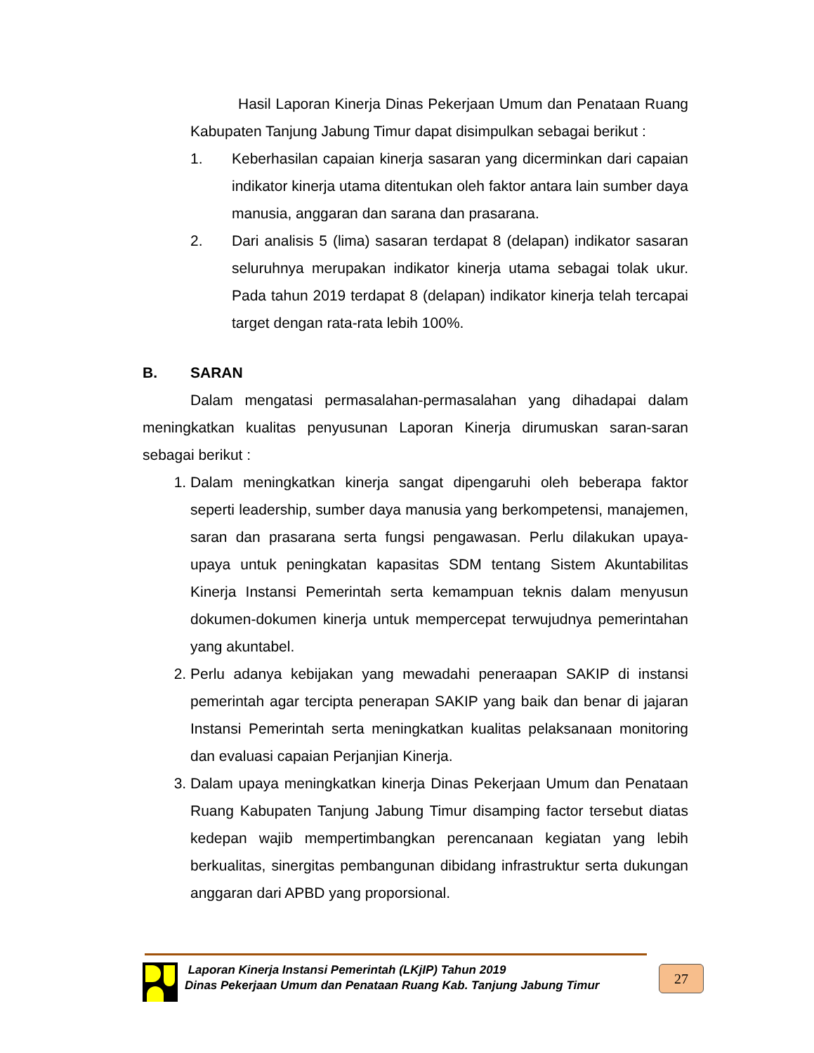Hasil Laporan Kinerja Dinas Pekerjaan Umum dan Penataan Ruang Kabupaten Tanjung Jabung Timur dapat disimpulkan sebagai berikut :
1. Keberhasilan capaian kinerja sasaran yang dicerminkan dari capaian indikator kinerja utama ditentukan oleh faktor antara lain sumber daya manusia, anggaran dan sarana dan prasarana.
2. Dari analisis 5 (lima) sasaran terdapat 8 (delapan) indikator sasaran seluruhnya merupakan indikator kinerja utama sebagai tolak ukur. Pada tahun 2019 terdapat 8 (delapan) indikator kinerja telah tercapai target dengan rata-rata lebih 100%.
B. SARAN
Dalam mengatasi permasalahan-permasalahan yang dihadapai dalam meningkatkan kualitas penyusunan Laporan Kinerja dirumuskan saran-saran sebagai berikut :
1. Dalam meningkatkan kinerja sangat dipengaruhi oleh beberapa faktor seperti leadership, sumber daya manusia yang berkompetensi, manajemen, saran dan prasarana serta fungsi pengawasan. Perlu dilakukan upaya-upaya untuk peningkatan kapasitas SDM tentang Sistem Akuntabilitas Kinerja Instansi Pemerintah serta kemampuan teknis dalam menyusun dokumen-dokumen kinerja untuk mempercepat terwujudnya pemerintahan yang akuntabel.
2. Perlu adanya kebijakan yang mewadahi peneraapan SAKIP di instansi pemerintah agar tercipta penerapan SAKIP yang baik dan benar di jajaran Instansi Pemerintah serta meningkatkan kualitas pelaksanaan monitoring dan evaluasi capaian Perjanjian Kinerja.
3. Dalam upaya meningkatkan kinerja Dinas Pekerjaan Umum dan Penataan Ruang Kabupaten Tanjung Jabung Timur disamping factor tersebut diatas kedepan wajib mempertimbangkan perencanaan kegiatan yang lebih berkualitas, sinergitas pembangunan dibidang infrastruktur serta dukungan anggaran dari APBD yang proporsional.
Laporan Kinerja Instansi Pemerintah (LKjIP) Tahun 2019
Dinas Pekerjaan Umum dan Penataan Ruang Kab. Tanjung Jabung Timur
27